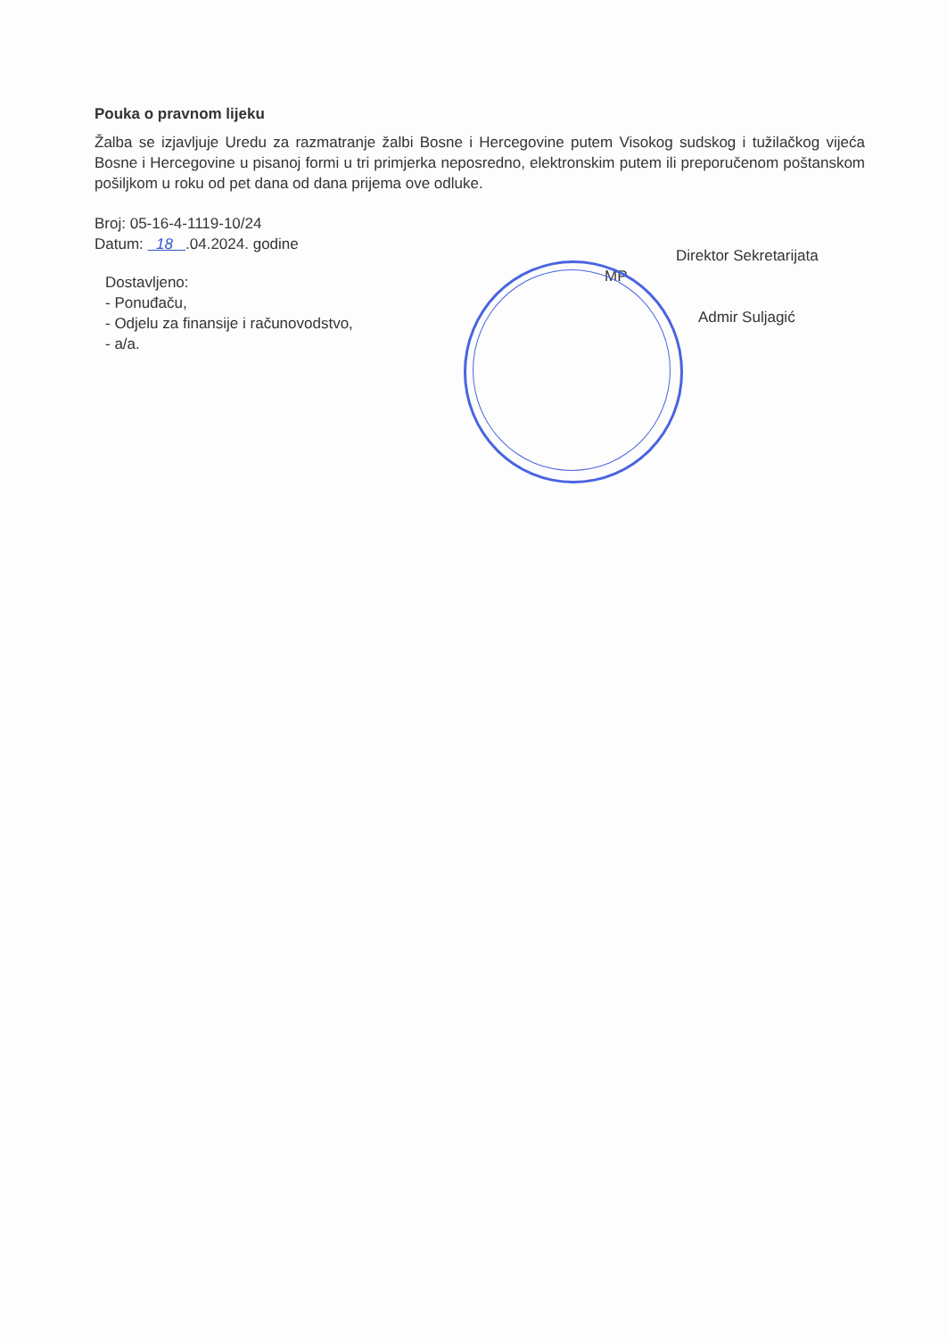Pouka o pravnom lijeku
Žalba se izjavljuje Uredu za razmatranje žalbi Bosne i Hercegovine putem Visokog sudskog i tužilačkog vijeća Bosne i Hercegovine u pisanoj formi u tri primjerka neposredno, elektronskim putem ili preporučenom poštanskom pošiljkom u roku od pet dana od dana prijema ove odluke.
Broj: 05-16-4-1119-10/24
Datum: 18 .04.2024. godine
Dostavljeno:
- Ponuđaču,
- Odjelu za finansije i računovodstvo,
- a/a.
Direktor Sekretarijata
MP
Admir Suljagić